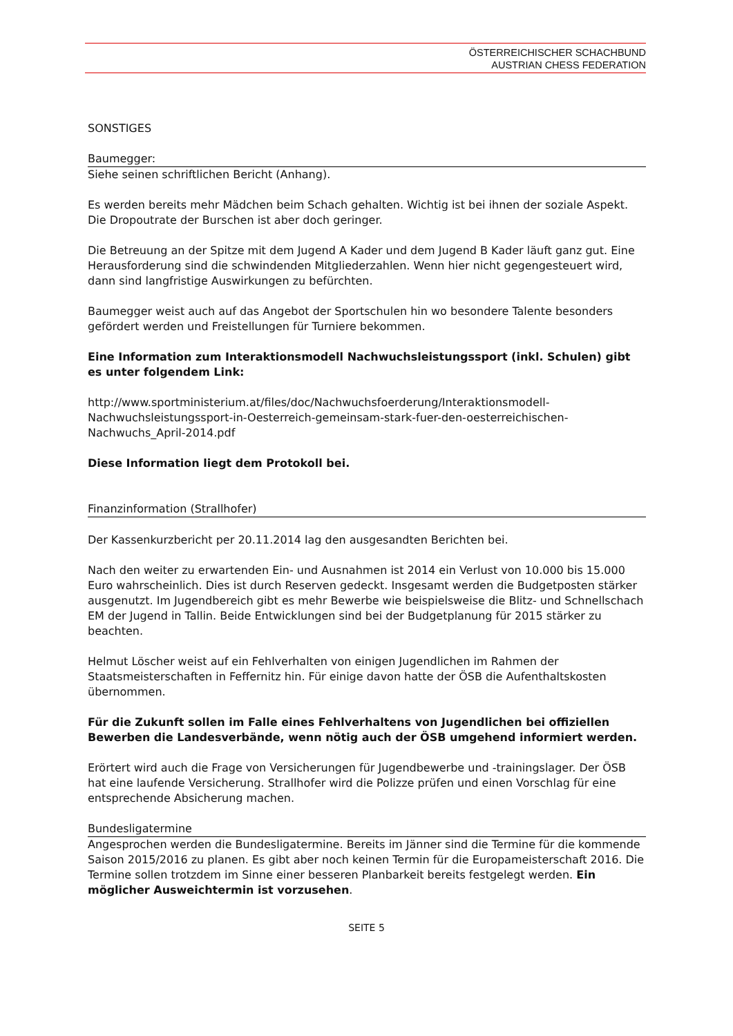ÖSTERREICHISCHER SCHACHBUND
AUSTRIAN CHESS FEDERATION
SONSTIGES
Baumegger:
Siehe seinen schriftlichen Bericht (Anhang).
Es werden bereits mehr Mädchen beim Schach gehalten. Wichtig ist bei ihnen der soziale Aspekt. Die Dropoutrate der Burschen ist aber doch geringer.
Die Betreuung an der Spitze mit dem Jugend A Kader und dem Jugend B Kader läuft ganz gut. Eine Herausforderung sind die schwindenden Mitgliederzahlen. Wenn hier nicht gegengesteuert wird, dann sind langfristige Auswirkungen zu befürchten.
Baumegger weist auch auf das Angebot der Sportschulen hin wo besondere Talente besonders gefördert werden und Freistellungen für Turniere bekommen.
Eine Information zum Interaktionsmodell Nachwuchsleistungssport (inkl. Schulen) gibt es unter folgendem Link:
http://www.sportministerium.at/files/doc/Nachwuchsfoerderung/Interaktionsmodell-Nachwuchsleistungssport-in-Oesterreich-gemeinsam-stark-fuer-den-oesterreichischen-Nachwuchs_April-2014.pdf
Diese Information liegt dem Protokoll bei.
Finanzinformation (Strallhofer)
Der Kassenkurzbericht per 20.11.2014 lag den ausgesandten Berichten bei.
Nach den weiter zu erwartenden Ein- und Ausnahmen ist 2014 ein Verlust von 10.000 bis 15.000 Euro wahrscheinlich. Dies ist durch Reserven gedeckt. Insgesamt werden die Budgetposten stärker ausgenutzt. Im Jugendbereich gibt es mehr Bewerbe wie beispielsweise die Blitz- und Schnellschach EM der Jugend in Tallin. Beide Entwicklungen sind bei der Budgetplanung für 2015 stärker zu beachten.
Helmut Löscher weist auf ein Fehlverhalten von einigen Jugendlichen im Rahmen der Staatsmeisterschaften in Feffernitz hin. Für einige davon hatte der ÖSB die Aufenthaltskosten übernommen.
Für die Zukunft sollen im Falle eines Fehlverhaltens von Jugendlichen bei offiziellen Bewerben die Landesverbände, wenn nötig auch der ÖSB umgehend informiert werden.
Erörtert wird auch die Frage von Versicherungen für Jugendbewerbe und -trainingslager. Der ÖSB hat eine laufende Versicherung. Strallhofer wird die Polizze prüfen und einen Vorschlag für eine entsprechende Absicherung machen.
Bundesligatermine
Angesprochen werden die Bundesligatermine. Bereits im Jänner sind die Termine für die kommende Saison 2015/2016 zu planen. Es gibt aber noch keinen Termin für die Europameisterschaft 2016. Die Termine sollen trotzdem im Sinne einer besseren Planbarkeit bereits festgelegt werden. Ein möglicher Ausweichtermin ist vorzusehen.
SEITE 5